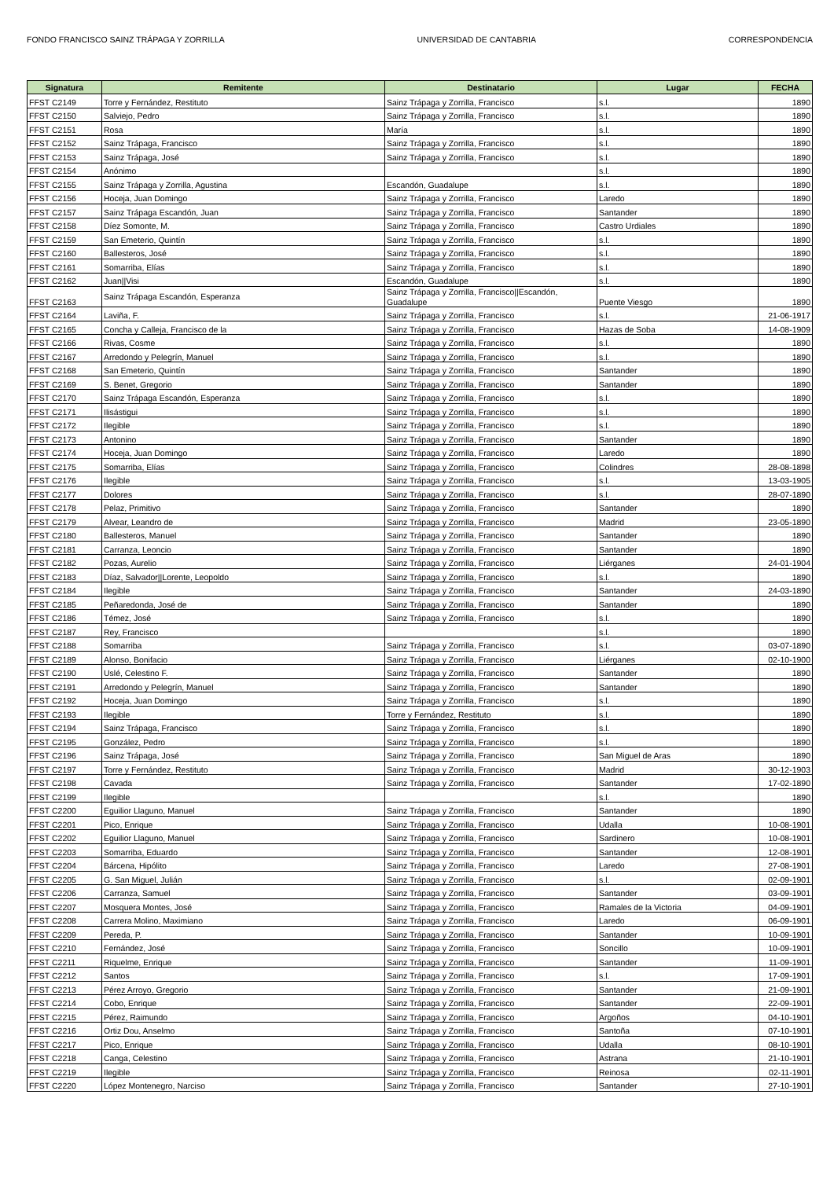FONDO FRANCISCO SAINZ TRÁPAGA Y ZORRILLA UNIVERSIDAD DE CANTABRIA CORRESPONDENCIA
| Signatura | Remitente | Destinatario | Lugar | FECHA |
| --- | --- | --- | --- | --- |
| FFST C2149 | Torre y Fernández, Restituto | Sainz Trápaga y Zorrilla, Francisco | s.l. | 1890 |
| FFST C2150 | Salviejo, Pedro | Sainz Trápaga y Zorrilla, Francisco | s.l. | 1890 |
| FFST C2151 | Rosa | María | s.l. | 1890 |
| FFST C2152 | Sainz Trápaga, Francisco | Sainz Trápaga y Zorrilla, Francisco | s.l. | 1890 |
| FFST C2153 | Sainz Trápaga, José | Sainz Trápaga y Zorrilla, Francisco | s.l. | 1890 |
| FFST C2154 | Anónimo | | s.l. | 1890 |
| FFST C2155 | Sainz Trápaga y Zorrilla, Agustina | Escandón, Guadalupe | s.l. | 1890 |
| FFST C2156 | Hoceja, Juan Domingo | Sainz Trápaga y Zorrilla, Francisco | Laredo | 1890 |
| FFST C2157 | Sainz Trápaga Escandón, Juan | Sainz Trápaga y Zorrilla, Francisco | Santander | 1890 |
| FFST C2158 | Díez Somonte, M. | Sainz Trápaga y Zorrilla, Francisco | Castro Urdiales | 1890 |
| FFST C2159 | San Emeterio, Quintín | Sainz Trápaga y Zorrilla, Francisco | s.l. | 1890 |
| FFST C2160 | Ballesteros, José | Sainz Trápaga y Zorrilla, Francisco | s.l. | 1890 |
| FFST C2161 | Somarriba, Elías | Sainz Trápaga y Zorrilla, Francisco | s.l. | 1890 |
| FFST C2162 | Juan//Visi | Escandón, Guadalupe | s.l. | 1890 |
| FFST C2163 | Sainz Trápaga Escandón, Esperanza | Sainz Trápaga y Zorrilla, Francisco//Escandón, Guadalupe | Puente Viesgo | 1890 |
| FFST C2164 | Laviña, F. | Sainz Trápaga y Zorrilla, Francisco | s.l. | 21-06-1917 |
| FFST C2165 | Concha y Calleja, Francisco de la | Sainz Trápaga y Zorrilla, Francisco | Hazas de Soba | 14-08-1909 |
| FFST C2166 | Rivas, Cosme | Sainz Trápaga y Zorrilla, Francisco | s.l. | 1890 |
| FFST C2167 | Arredondo y Pelegrín, Manuel | Sainz Trápaga y Zorrilla, Francisco | s.l. | 1890 |
| FFST C2168 | San Emeterio, Quintín | Sainz Trápaga y Zorrilla, Francisco | Santander | 1890 |
| FFST C2169 | S. Benet, Gregorio | Sainz Trápaga y Zorrilla, Francisco | Santander | 1890 |
| FFST C2170 | Sainz Trápaga Escandón, Esperanza | Sainz Trápaga y Zorrilla, Francisco | s.l. | 1890 |
| FFST C2171 | Ilisástigui | Sainz Trápaga y Zorrilla, Francisco | s.l. | 1890 |
| FFST C2172 | Ilegible | Sainz Trápaga y Zorrilla, Francisco | s.l. | 1890 |
| FFST C2173 | Antonino | Sainz Trápaga y Zorrilla, Francisco | Santander | 1890 |
| FFST C2174 | Hoceja, Juan Domingo | Sainz Trápaga y Zorrilla, Francisco | Laredo | 1890 |
| FFST C2175 | Somarriba, Elías | Sainz Trápaga y Zorrilla, Francisco | Colindres | 28-08-1898 |
| FFST C2176 | Ilegible | Sainz Trápaga y Zorrilla, Francisco | s.l. | 13-03-1905 |
| FFST C2177 | Dolores | Sainz Trápaga y Zorrilla, Francisco | s.l. | 28-07-1890 |
| FFST C2178 | Pelaz, Primitivo | Sainz Trápaga y Zorrilla, Francisco | Santander | 1890 |
| FFST C2179 | Alvear, Leandro de | Sainz Trápaga y Zorrilla, Francisco | Madrid | 23-05-1890 |
| FFST C2180 | Ballesteros, Manuel | Sainz Trápaga y Zorrilla, Francisco | Santander | 1890 |
| FFST C2181 | Carranza, Leoncio | Sainz Trápaga y Zorrilla, Francisco | Santander | 1890 |
| FFST C2182 | Pozas, Aurelio | Sainz Trápaga y Zorrilla, Francisco | Liérganes | 24-01-1904 |
| FFST C2183 | Díaz, Salvador//Lorente, Leopoldo | Sainz Trápaga y Zorrilla, Francisco | s.l. | 1890 |
| FFST C2184 | Ilegible | Sainz Trápaga y Zorrilla, Francisco | Santander | 24-03-1890 |
| FFST C2185 | Peñaredonda, José de | Sainz Trápaga y Zorrilla, Francisco | Santander | 1890 |
| FFST C2186 | Témez, José | Sainz Trápaga y Zorrilla, Francisco | s.l. | 1890 |
| FFST C2187 | Rey, Francisco | | s.l. | 1890 |
| FFST C2188 | Somarriba | Sainz Trápaga y Zorrilla, Francisco | s.l. | 03-07-1890 |
| FFST C2189 | Alonso, Bonifacio | Sainz Trápaga y Zorrilla, Francisco | Liérganes | 02-10-1900 |
| FFST C2190 | Uslé, Celestino F. | Sainz Trápaga y Zorrilla, Francisco | Santander | 1890 |
| FFST C2191 | Arredondo y Pelegrín, Manuel | Sainz Trápaga y Zorrilla, Francisco | Santander | 1890 |
| FFST C2192 | Hoceja, Juan Domingo | Sainz Trápaga y Zorrilla, Francisco | s.l. | 1890 |
| FFST C2193 | Ilegible | Torre y Fernández, Restituto | s.l. | 1890 |
| FFST C2194 | Sainz Trápaga, Francisco | Sainz Trápaga y Zorrilla, Francisco | s.l. | 1890 |
| FFST C2195 | González, Pedro | Sainz Trápaga y Zorrilla, Francisco | s.l. | 1890 |
| FFST C2196 | Sainz Trápaga, José | Sainz Trápaga y Zorrilla, Francisco | San Miguel de Aras | 1890 |
| FFST C2197 | Torre y Fernández, Restituto | Sainz Trápaga y Zorrilla, Francisco | Madrid | 30-12-1903 |
| FFST C2198 | Cavada | Sainz Trápaga y Zorrilla, Francisco | Santander | 17-02-1890 |
| FFST C2199 | Ilegible | | s.l. | 1890 |
| FFST C2200 | Eguilior Llaguno, Manuel | Sainz Trápaga y Zorrilla, Francisco | Santander | 1890 |
| FFST C2201 | Pico, Enrique | Sainz Trápaga y Zorrilla, Francisco | Udalla | 10-08-1901 |
| FFST C2202 | Eguilior Llaguno, Manuel | Sainz Trápaga y Zorrilla, Francisco | Sardinero | 10-08-1901 |
| FFST C2203 | Somarriba, Eduardo | Sainz Trápaga y Zorrilla, Francisco | Santander | 12-08-1901 |
| FFST C2204 | Bárcena, Hipólito | Sainz Trápaga y Zorrilla, Francisco | Laredo | 27-08-1901 |
| FFST C2205 | G. San Miguel, Julián | Sainz Trápaga y Zorrilla, Francisco | s.l. | 02-09-1901 |
| FFST C2206 | Carranza, Samuel | Sainz Trápaga y Zorrilla, Francisco | Santander | 03-09-1901 |
| FFST C2207 | Mosquera Montes, José | Sainz Trápaga y Zorrilla, Francisco | Ramales de la Victoria | 04-09-1901 |
| FFST C2208 | Carrera Molino, Maximiano | Sainz Trápaga y Zorrilla, Francisco | Laredo | 06-09-1901 |
| FFST C2209 | Pereda, P. | Sainz Trápaga y Zorrilla, Francisco | Santander | 10-09-1901 |
| FFST C2210 | Fernández, José | Sainz Trápaga y Zorrilla, Francisco | Soncillo | 10-09-1901 |
| FFST C2211 | Riquelme, Enrique | Sainz Trápaga y Zorrilla, Francisco | Santander | 11-09-1901 |
| FFST C2212 | Santos | Sainz Trápaga y Zorrilla, Francisco | s.l. | 17-09-1901 |
| FFST C2213 | Pérez Arroyo, Gregorio | Sainz Trápaga y Zorrilla, Francisco | Santander | 21-09-1901 |
| FFST C2214 | Cobo, Enrique | Sainz Trápaga y Zorrilla, Francisco | Santander | 22-09-1901 |
| FFST C2215 | Pérez, Raimundo | Sainz Trápaga y Zorrilla, Francisco | Argoños | 04-10-1901 |
| FFST C2216 | Ortiz Dou, Anselmo | Sainz Trápaga y Zorrilla, Francisco | Santoña | 07-10-1901 |
| FFST C2217 | Pico, Enrique | Sainz Trápaga y Zorrilla, Francisco | Udalla | 08-10-1901 |
| FFST C2218 | Canga, Celestino | Sainz Trápaga y Zorrilla, Francisco | Astrana | 21-10-1901 |
| FFST C2219 | Ilegible | Sainz Trápaga y Zorrilla, Francisco | Reinosa | 02-11-1901 |
| FFST C2220 | López Montenegro, Narciso | Sainz Trápaga y Zorrilla, Francisco | Santander | 27-10-1901 |